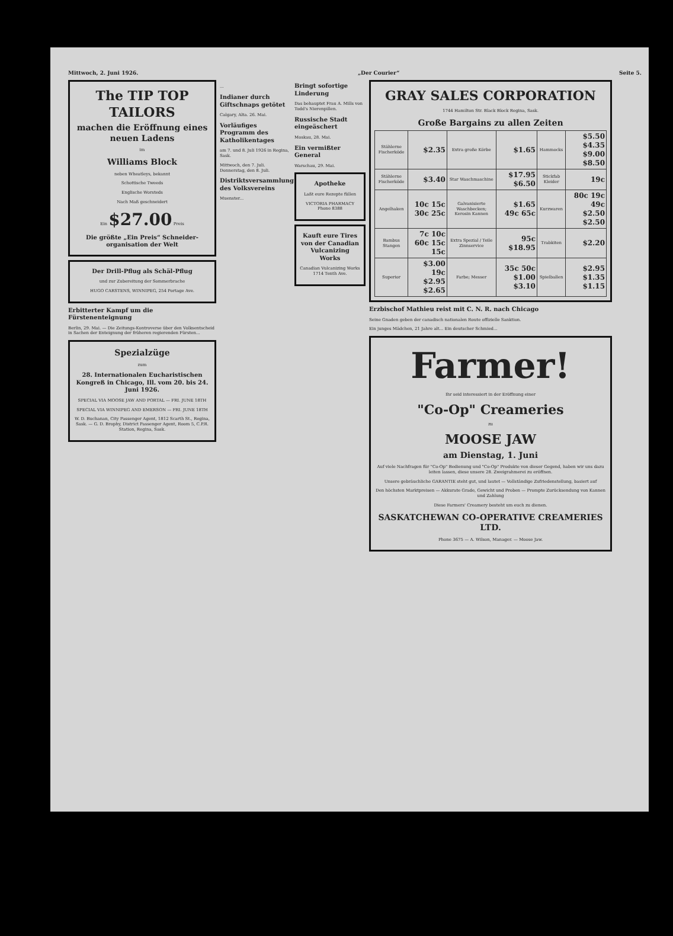Mittwoch, 2. Juni 1926. „Der Courier“Seite 5.
The TIP TOP TAILORS
machen die Eröffnung eines neuen Ladens
im
Williams Block
neben Wheatleys, bekannt
Schottische Tweeds
Englische Worsteds
Nach Maß geschneidert
Ein $27.00 Preis
Die größte „Ein Preis“ Schneider-organisation der Welt
Der Drill-Pflug als Schäl-Pflug
und zur Zubereitung der Sommerbrache
HUGO CARSTENS, WINNIPEG, 254 Portage Ave.
Erbitterter Kampf um die Fürstenenteignung
Berlin, 29. Mai. — Die Zeitungs-Kontroverse über den Volksentscheid in Sachen der Enteignung der früheren regierenden Fürsten...
Spezialzüge
zum
28. Internationalen Eucharistischen Kongreß in Chicago, Ill. vom 20. bis 24. Juni 1926.
SPECIAL VIA MOOSE JAW AND PORTAL — FRI. JUNE 18TH
SPECIAL VIA WINNIPEG AND EMERSON — FRI. JUNE 18TH
W. D. Buchanan, City Passenger Agent, 1812 Scarth St., Regina, Sask. — G. D. Brophy, District Passenger Agent, Room 5, C.P.R. Station, Regina, Sask.
...
Indianer durch Giftschnaps getötet
Calgary, Alta. 26. Mai.
Vorläufiges Programm des Katholikentages
am 7. und 8. Juli 1926 in Regina, Sask.
Mittwoch, den 7. Juli. Donnerstag, den 8. Juli.
Distriktsversammlung des Volksvereins
Muenster...
Bringt sofortige Linderung
Das behauptet Frau A. Mills von Todd's Nierenpillen.
Russische Stadt eingeäschert
Moskau, 28. Mai.
Ein vermißter General
Warschau, 29. Mai.
Apotheke
Laßt eure Rezepte füllen
VICTORIA PHARMACY Phone 8388
Kauft eure Tires von der Canadian Vulcanizing Works
Canadian Vulcanizing Works 1714 Tenth Ave.
GRAY SALES CORPORATION
1744 Hamilton Str. Black Block Regina, Sask.
Große Bargains zu allen Zeiten
| Stählerne Fischerköde | $2.35 | Extra große Körbe | $1.65 | Hammocks | $5.50 $4.35 $9.00 $8.50 |
| Stählerne Fischerköde | $3.40 | Star Waschmaschine | $17.95 $6.50 | Stickfab Kleider | 19c |
| Angelhaken | 10c 15c 30c 25c | Galvanisierte Waschbecken; Kerosin Kannen | $1.65 49c 65c | Kurzwaren | 80c 19c 49c $2.50 $2.50 |
| Bambus Stangen | 7c 10c 60c 15c 15c | Extra Spezial / Teile Zinnservice | 95c $18.95 | Trabkiten | $2.20 |
| Superior | $3.00 19c $2.95 $2.65 | Farbe; Messer | 35c 50c $1.00 $3.10 | Spielballen | $2.95 $1.35 $1.15 |
Erzbischof Mathieu reist mit C. N. R. nach Chicago
Seine Gnaden geben der canadisch nationalen Route offizielle Sanktion.
Ein junges Mädchen, 21 Jahre alt... Ein deutscher Schmied...
Farmer!
Ihr seid interessiert in der Eröffnung einer
"Co-Op" Creameries
zu
MOOSE JAW
am Dienstag, 1. Juni
Auf viele Nachfragen für "Co-Op" Bedienung und "Co-Op" Produkte von dieser Gegend, haben wir uns dazu leiten lassen, diese unsere 28. Zweigrahmerei zu eröffnen.
Unsere gebräuchliche GARANTIE steht gut, und lautet — Vollständige Zufriedenstellung, basiert auf
Den höchsten Marktpreisen — Akkurate Grade, Gewicht und Proben — Prompte Zurücksendung von Kannen und Zahlung
Diese Farmers' Creamery besteht um euch zu dienen.
SASKATCHEWAN CO-OPERATIVE CREAMERIES LTD.
Phone 3675 — A. Wilson, Manager. — Moose Jaw.